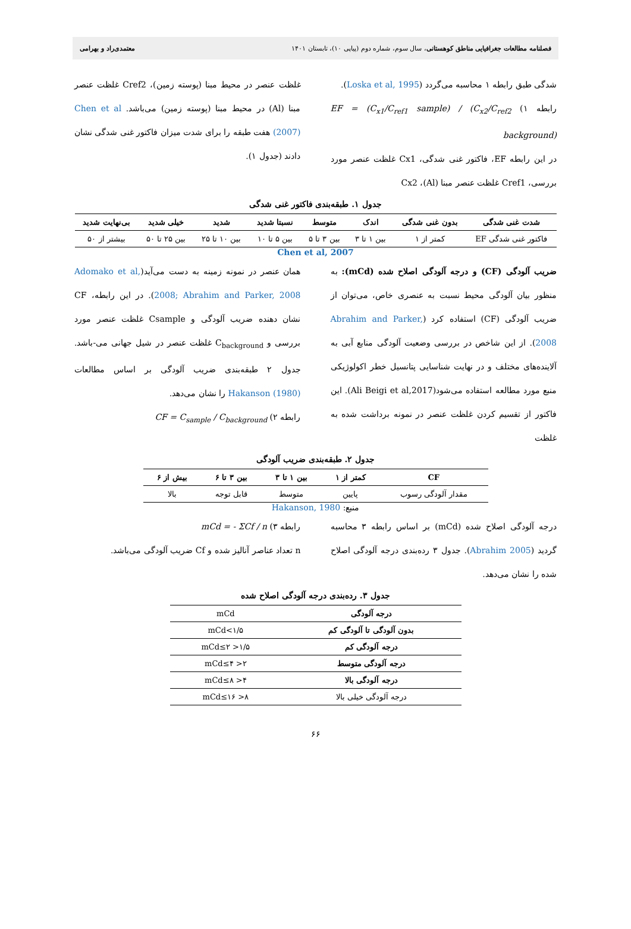فصلنامه مطالعات جغرافیایی مناطق کوهستانی، سال سوم، شماره دوم (پیاپی ۱۰)، تابستان ۱۴۰۱ معتمدی‌راد و بهرامی
شدگی طبق رابطه ۱ محاسبه می‌گردد (Loska et al, 1995).
رابطه ۱) EF = (C<sub>x1</sub>/C<sub>ref1</sub> sample) / (C<sub>x2</sub>/C<sub>ref2</sub> background)
در این رابطه EF، فاکتور غنی شدگی، Cx1 غلظت عنصر مورد بررسی، Cref1 غلظت عنصر مبنا (Al)، Cx2
غلظت عنصر در محیط مبنا (پوسته زمین)، Cref2 غلظت عنصر مبنا (Al) در محیط مبنا (پوسته زمین) می‌باشد. Chen et al (2007) هفت طبقه را برای شدت میزان فاکتور غنی شدگی نشان دادند (جدول ۱).
جدول ۱. طبقه‌بندی فاکتور غنی شدگی
| شدت غنی شدگی | بدون غنی شدگی | اندک | متوسط | نسبتا شدید | شدید | خیلی شدید | بی‌نهایت شدید |
| --- | --- | --- | --- | --- | --- | --- | --- |
| فاکتور غنی شدگی EF | کمتر از ۱ | بین ۱ تا ۳ | بین ۳ تا ۵ | بین ۵ تا ۱۰ | بین ۱۰ تا ۲۵ | بین ۲۵ تا ۵۰ | بیشتر از ۵۰ |
Chen et al, 2007
ضریب آلودگی (CF) و درجه آلودگی اصلاح شده (mCd): به منظور بیان آلودگی محیط نسبت به عنصری خاص، می‌توان از ضریب آلودگی (CF) استفاده کرد (Abrahim and Parker, 2008). از این شاخص در بررسی وضعیت آلودگی منابع آبی به آلاینده‌های مختلف و در نهایت شناسایی پتانسیل خطر اکولوژیکی منبع مورد مطالعه استفاده می‌شود(Ali Beigi et al,2017). این فاکتور از تقسیم کردن غلظت عنصر در نمونه برداشت شده به غلظت
همان عنصر در نمونه زمینه به دست می‌آید(Adomako et al, 2008; Abrahim and Parker, 2008). در این رابطه، CF نشان دهنده ضریب آلودگی و Csample غلظت عنصر مورد بررسی و C<sub>background</sub> غلظت عنصر در شیل جهانی می-باشد. جدول ۲ طبقه‌بندی ضریب آلودگی بر اساس مطالعات Hakanson (1980) را نشان می‌دهد.
رابطه ۲) CF = C<sub>sample</sub> / C<sub>background</sub>
جدول ۲. طبقه‌بندی ضریب آلودگی
| CF | کمتر از ۱ | بین ۱ تا ۳ | بین ۳ تا ۶ | بیش از ۶ |
| --- | --- | --- | --- | --- |
| مقدار آلودگی رسوب | پایین | متوسط | قابل توجه | بالا |
منبع: Hakanson, 1980
درجه آلودگی اصلاح شده (mCd) بر اساس رابطه ۳ محاسبه گردید (Abrahim 2005). جدول ۳ رده‌بندی درجه آلودگی اصلاح شده را نشان می‌دهد.
رابطه ۳) mCd = - ΣCf / n
n تعداد عناصر آنالیز شده و Cf ضریب آلودگی می‌باشد.
جدول ۳. رده‌بندی درجه آلودگی اصلاح شده
| درجه آلودگی | mCd |
| بدون آلودگی تا آلودگی کم | ۱/۵>mCd |
| درجه آلودگی کم | ۱/۵< mCd≤۲ |
| درجه آلودگی متوسط | ۲< mCd≤۴ |
| درجه آلودگی بالا | ۴< mCd≤۸ |
| درجه آلودگی خیلی بالا | ۸< mCd≤۱۶ |
۶۶